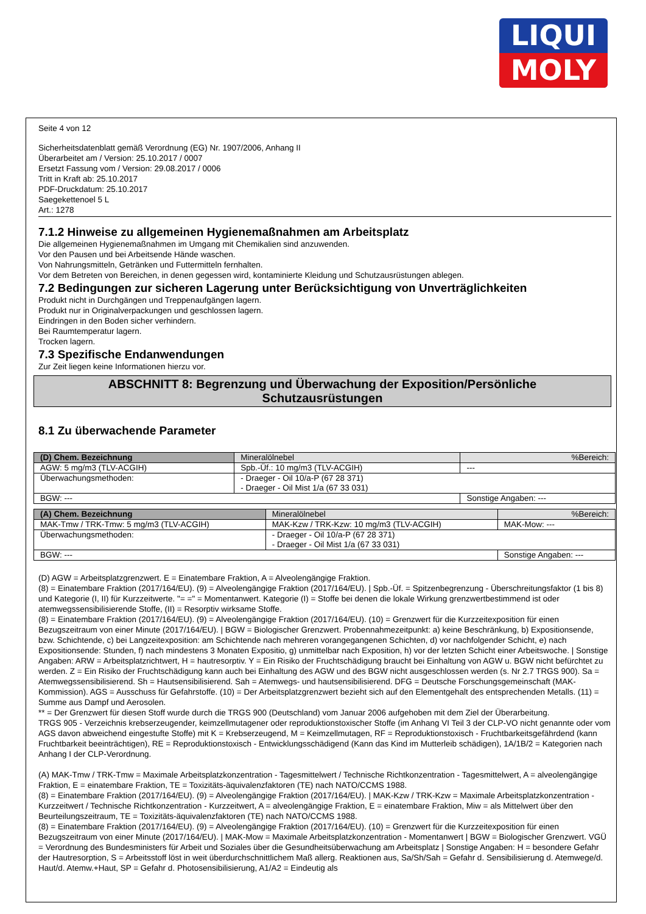LIQUI
MOLY
Seite 4 von 12
Sicherheitsdatenblatt gemäß Verordnung (EG) Nr. 1907/2006, Anhang II
Überarbeitet am / Version: 25.10.2017 / 0007
Ersetzt Fassung vom / Version: 29.08.2017 / 0006
Tritt in Kraft ab: 25.10.2017
PDF-Druckdatum: 25.10.2017
Saegekettenoel 5 L
Art.: 1278
7.1.2 Hinweise zu allgemeinen Hygienemaßnahmen am Arbeitsplatz
Die allgemeinen Hygienemaßnahmen im Umgang mit Chemikalien sind anzuwenden.
Vor den Pausen und bei Arbeitsende Hände waschen.
Von Nahrungsmitteln, Getränken und Futtermitteln fernhalten.
Vor dem Betreten von Bereichen, in denen gegessen wird, kontaminierte Kleidung und Schutzausrüstungen ablegen.
7.2 Bedingungen zur sicheren Lagerung unter Berücksichtigung von Unverträglichkeiten
Produkt nicht in Durchgängen und Treppenaufgängen lagern.
Produkt nur in Originalverpackungen und geschlossen lagern.
Eindringen in den Boden sicher verhindern.
Bei Raumtemperatur lagern.
Trocken lagern.
7.3 Spezifische Endanwendungen
Zur Zeit liegen keine Informationen hierzu vor.
ABSCHNITT 8: Begrenzung und Überwachung der Exposition/Persönliche
Schutzausrüstungen
8.1 Zu überwachende Parameter
| (D) Chem. Bezeichnung | Mineralölnebel | | %Bereich: |
| AGW: 5 mg/m3 (TLV-ACGIH) | | Spb.-Üf.: 10 mg/m3 (TLV-ACGIH) | --- |
| Überwachungsmethoden: | - Draeger - Oil 10/a-P (67 28 371) - Draeger - Oil Mist 1/a (67 33 031) | | |
| BGW: --- | | | Sonstige Angaben: --- |
| (A) Chem. Bezeichnung | Mineralölnebel | | %Bereich: |
| MAK-Tmw / TRK-Tmw: 5 mg/m3 (TLV-ACGIH) | | MAK-Kzw / TRK-Kzw: 10 mg/m3 (TLV-ACGIH) | MAK-Mow: --- |
| Überwachungsmethoden: | - Draeger - Oil 10/a-P (67 28 371) - Draeger - Oil Mist 1/a (67 33 031) | | |
| BGW: --- | | | Sonstige Angaben: --- |
(D) AGW = Arbeitsplatzgrenzwert. E = Einatembare Fraktion, A = Alveolengängige Fraktion.
(8) = Einatembare Fraktion (2017/164/EU). (9) = Alveolengängige Fraktion (2017/164/EU). | Spb.-Üf. = Spitzenbegrenzung - Überschreitungsfaktor (1 bis 8) und Kategorie (I, II) für Kurzzeitwerte. "= =" = Momentanwert. Kategorie (I) = Stoffe bei denen die lokale Wirkung grenzwertbestimmend ist oder atemwegssensibilisierende Stoffe, (II) = Resorptiv wirksame Stoffe.
(8) = Einatembare Fraktion (2017/164/EU). (9) = Alveolengängige Fraktion (2017/164/EU). (10) = Grenzwert für die Kurzzeitexposition für einen Bezugszeitraum von einer Minute (2017/164/EU). | BGW = Biologischer Grenzwert. Probennahmezeitpunkt: a) keine Beschränkung, b) Expositionsende, bzw. Schichtende, c) bei Langzeitexposition: am Schichtende nach mehreren vorangegangenen Schichten, d) vor nachfolgender Schicht, e) nach Expositionsende: Stunden, f) nach mindestens 3 Monaten Expositio, g) unmittelbar nach Exposition, h) vor der letzten Schicht einer Arbeitswoche. | Sonstige Angaben: ARW = Arbeitsplatzrichtwert, H = hautresorptiv. Y = Ein Risiko der Fruchtschädigung braucht bei Einhaltung von AGW u. BGW nicht befürchtet zu werden. Z = Ein Risiko der Fruchtschädigung kann auch bei Einhaltung des AGW und des BGW nicht ausgeschlossen werden (s. Nr 2.7 TRGS 900). Sa = Atemwegssensibilisierend. Sh = Hautsensibilisierend. Sah = Atemwegs- und hautsensibilisierend. DFG = Deutsche Forschungsgemeinschaft (MAK-Kommission). AGS = Ausschuss für Gefahrstoffe. (10) = Der Arbeitsplatzgrenzwert bezieht sich auf den Elementgehalt des entsprechenden Metalls. (11) = Summe aus Dampf und Aerosolen.
** = Der Grenzwert für diesen Stoff wurde durch die TRGS 900 (Deutschland) vom Januar 2006 aufgehoben mit dem Ziel der Überarbeitung.
TRGS 905 - Verzeichnis krebserzeugender, keimzellmutagener oder reproduktionstoxischer Stoffe (im Anhang VI Teil 3 der CLP-VO nicht genannte oder vom AGS davon abweichend eingestufte Stoffe) mit K = Krebserzeugend, M = Keimzellmutagen, RF = Reproduktionstoxisch - Fruchtbarkeitsgefährdend (kann Fruchtbarkeit beeinträchtigen), RE = Reproduktionstoxisch - Entwicklungsschädigend (Kann das Kind im Mutterleib schädigen), 1A/1B/2 = Kategorien nach Anhang I der CLP-Verordnung.
(A) MAK-Tmw / TRK-Tmw = Maximale Arbeitsplatzkonzentration - Tagesmittelwert / Technische Richtkonzentration - Tagesmittelwert, A = alveolengängige Fraktion, E = einatembare Fraktion, TE = Toxizitäts-äquivalenzfaktoren (TE) nach NATO/CCMS 1988.
(8) = Einatembare Fraktion (2017/164/EU). (9) = Alveolengängige Fraktion (2017/164/EU). | MAK-Kzw / TRK-Kzw = Maximale Arbeitsplatzkonzentration - Kurzzeitwert / Technische Richtkonzentration - Kurzzeitwert, A = alveolengängige Fraktion, E = einatembare Fraktion, Miw = als Mittelwert über den Beurteilungszeitraum, TE = Toxizitäts-äquivalenzfaktoren (TE) nach NATO/CCMS 1988.
(8) = Einatembare Fraktion (2017/164/EU). (9) = Alveolengängige Fraktion (2017/164/EU). (10) = Grenzwert für die Kurzzeitexposition für einen Bezugszeitraum von einer Minute (2017/164/EU). | MAK-Mow = Maximale Arbeitsplatzkonzentration - Momentanwert | BGW = Biologischer Grenzwert. VGÜ = Verordnung des Bundesministers für Arbeit und Soziales über die Gesundheitsüberwachung am Arbeitsplatz | Sonstige Angaben: H = besondere Gefahr der Hautresorption, S = Arbeitsstoff löst in weit überdurchschnittlichem Maß allerg. Reaktionen aus, Sa/Sh/Sah = Gefahr d. Sensibilisierung d. Atemwege/d. Haut/d. Atemw.+Haut, SP = Gefahr d. Photosensibilisierung, A1/A2 = Eindeutig als